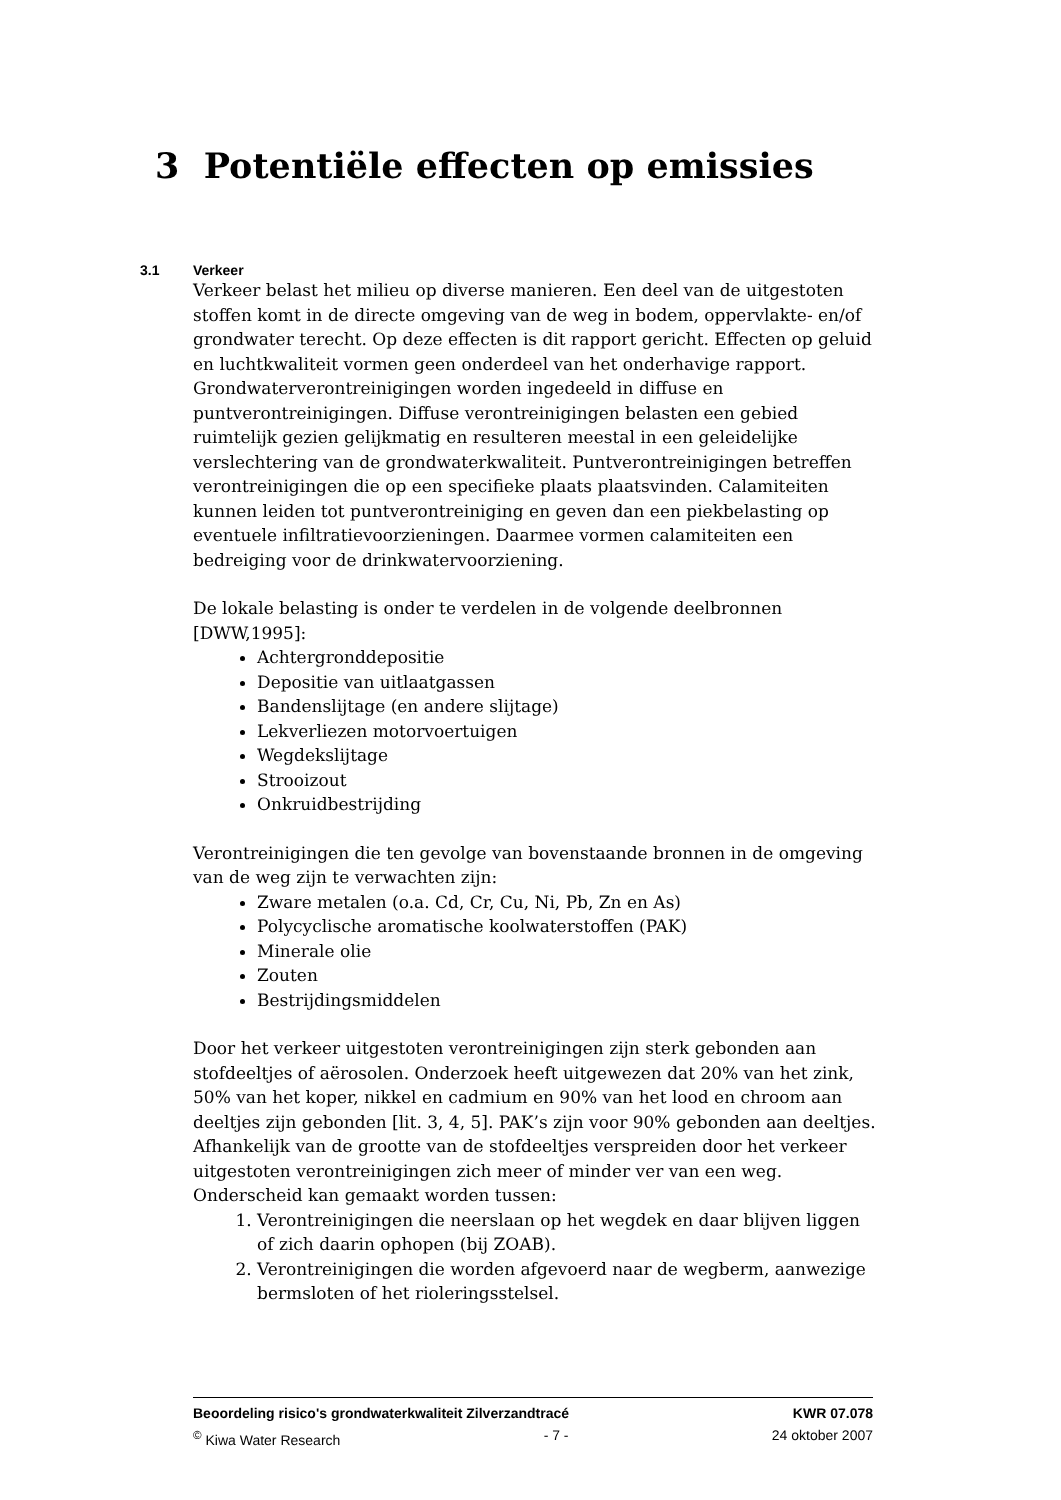3 Potentiële effecten op emissies
3.1 Verkeer
Verkeer belast het milieu op diverse manieren. Een deel van de uitgestoten stoffen komt in de directe omgeving van de weg in bodem, oppervlakte- en/of grondwater terecht. Op deze effecten is dit rapport gericht. Effecten op geluid en luchtkwaliteit vormen geen onderdeel van het onderhavige rapport. Grondwaterverontreinigingen worden ingedeeld in diffuse en puntverontreinigingen. Diffuse verontreinigingen belasten een gebied ruimtelijk gezien gelijkmatig en resulteren meestal in een geleidelijke verslechtering van de grondwaterkwaliteit. Puntverontreinigingen betreffen verontreinigingen die op een specifieke plaats plaatsvinden. Calamiteiten kunnen leiden tot puntverontreiniging en geven dan een piekbelasting op eventuele infiltratievoorzieningen. Daarmee vormen calamiteiten een bedreiging voor de drinkwatervoorziening.
De lokale belasting is onder te verdelen in de volgende deelbronnen [DWW,1995]:
Achtergronddepositie
Depositie van uitlaatgassen
Bandenslijtage (en andere slijtage)
Lekverliezen motorvoertuigen
Wegdekslijtage
Strooizout
Onkruidbestrijding
Verontreinigingen die ten gevolge van bovenstaande bronnen in de omgeving van de weg zijn te verwachten zijn:
Zware metalen (o.a. Cd, Cr, Cu, Ni, Pb, Zn en As)
Polycyclische aromatische koolwaterstoffen (PAK)
Minerale olie
Zouten
Bestrijdingsmiddelen
Door het verkeer uitgestoten verontreinigingen zijn sterk gebonden aan stofdeeltjes of aërosolen. Onderzoek heeft uitgewezen dat 20% van het zink, 50% van het koper, nikkel en cadmium en 90% van het lood en chroom aan deeltjes zijn gebonden [lit. 3, 4, 5]. PAK’s zijn voor 90% gebonden aan deeltjes. Afhankelijk van de grootte van de stofdeeltjes verspreiden door het verkeer uitgestoten verontreinigingen zich meer of minder ver van een weg. Onderscheid kan gemaakt worden tussen:
1. Verontreinigingen die neerslaan op het wegdek en daar blijven liggen of zich daarin ophopen (bij ZOAB).
2. Verontreinigingen die worden afgevoerd naar de wegberm, aanwezige bermsloten of het rioleringsstelsel.
Beoordeling risico's grondwaterkwaliteit Zilverzandtracé KWR 07.078
<sup>©</sup> Kiwa Water Research - 7 - 24 oktober 2007